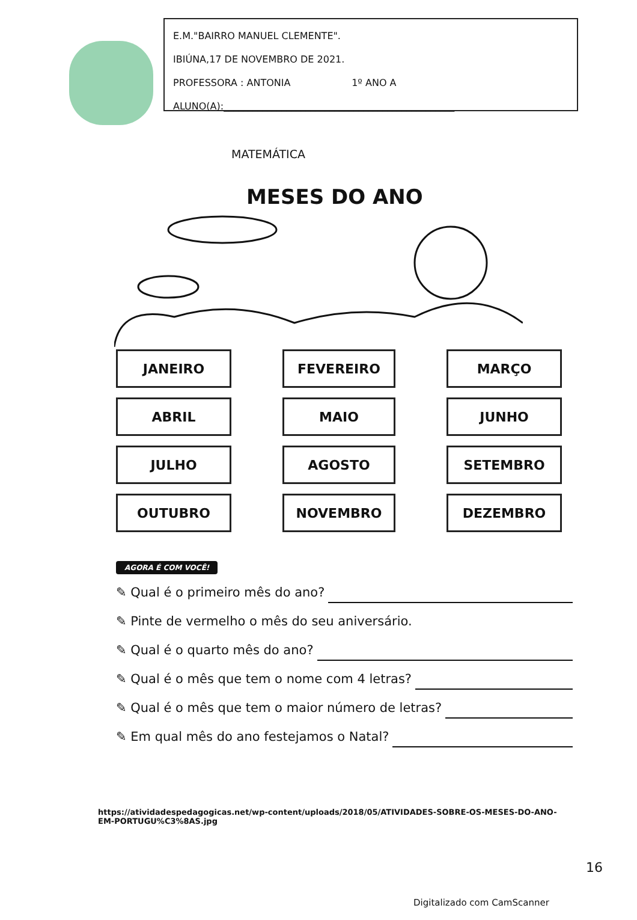E.M."BAIRRO MANUEL CLEMENTE".
IBIÚNA,17 DE NOVEMBRO DE 2021.
PROFESSORA : ANTONIA 1º ANO A
ALUNO(A):________________________________________________
MATEMÁTICA
MESES DO ANO
JANEIRO
FEVEREIRO
MARÇO
ABRIL
MAIO
JUNHO
JULHO
AGOSTO
SETEMBRO
OUTUBRO
NOVEMBRO
DEZEMBRO
AGORA É COM VOCÊ!
✎ Qual é o primeiro mês do ano?
✎ Pinte de vermelho o mês do seu aniversário.
✎ Qual é o quarto mês do ano?
✎ Qual é o mês que tem o nome com 4 letras?
✎ Qual é o mês que tem o maior número de letras?
✎ Em qual mês do ano festejamos o Natal?
https://atividadespedagogicas.net/wp-content/uploads/2018/05/ATIVIDADES-SOBRE-OS-MESES-DO-ANO-EM-PORTUGU%C3%8AS.jpg
16
Digitalizado com CamScanner